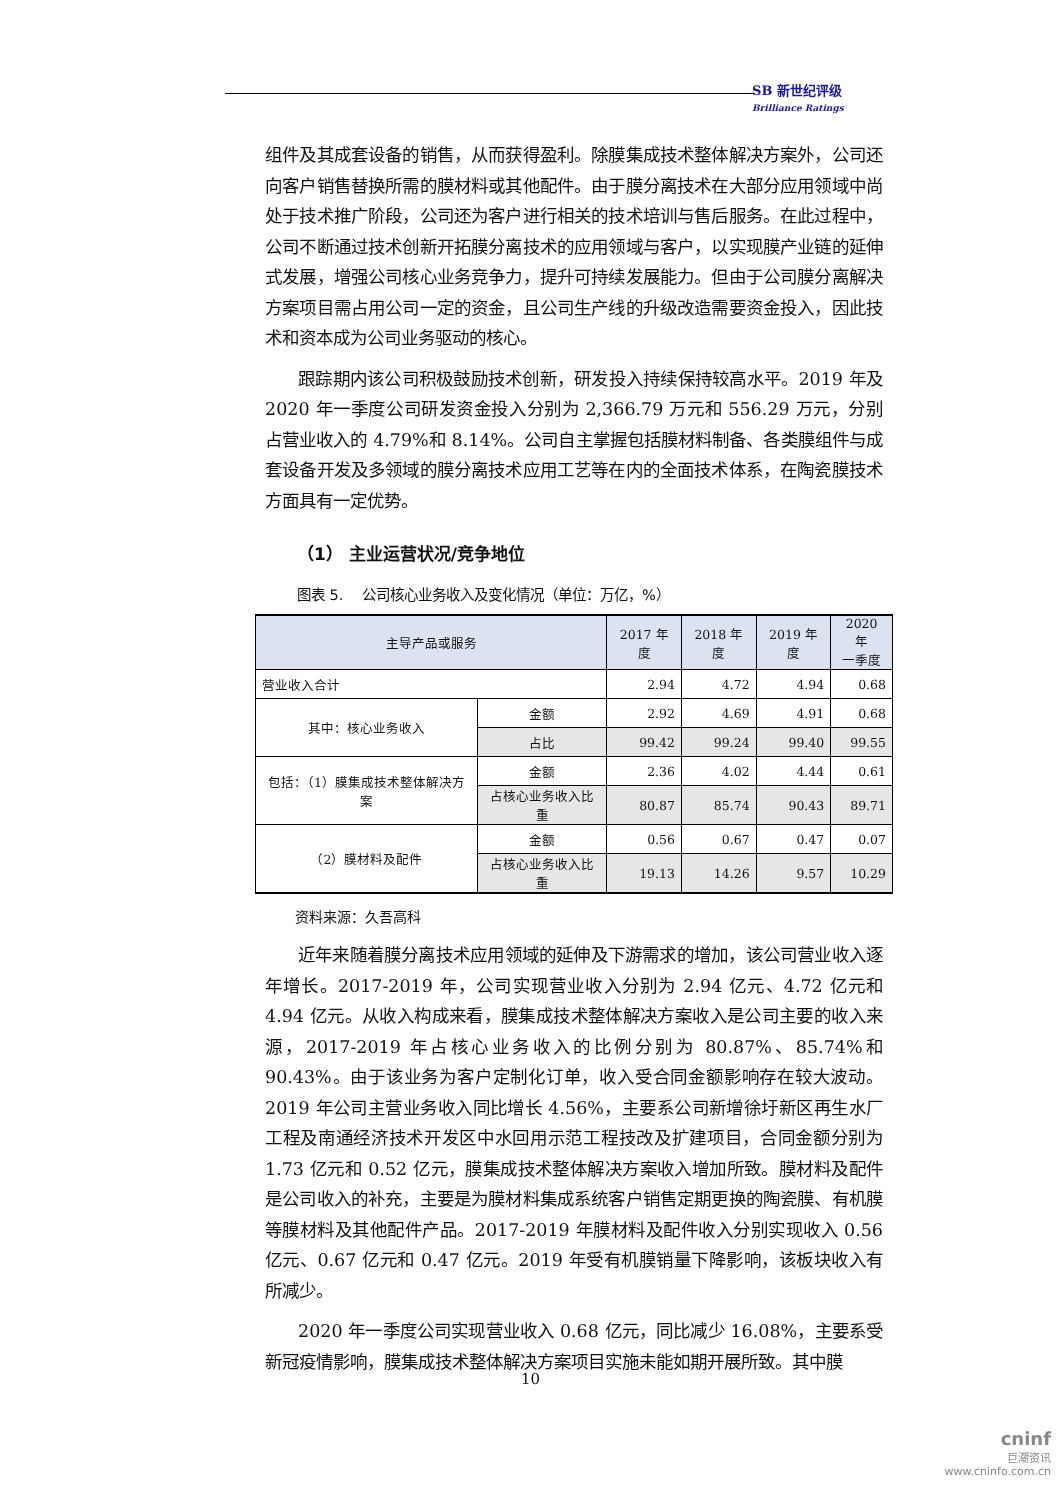SB 新世纪评级
Brilliance Ratings
组件及其成套设备的销售，从而获得盈利。除膜集成技术整体解决方案外，公司还向客户销售替换所需的膜材料或其他配件。由于膜分离技术在大部分应用领域中尚处于技术推广阶段，公司还为客户进行相关的技术培训与售后服务。在此过程中，公司不断通过技术创新开拓膜分离技术的应用领域与客户，以实现膜产业链的延伸式发展，增强公司核心业务竞争力，提升可持续发展能力。但由于公司膜分离解决方案项目需占用公司一定的资金，且公司生产线的升级改造需要资金投入，因此技术和资本成为公司业务驱动的核心。
跟踪期内该公司积极鼓励技术创新，研发投入持续保持较高水平。2019 年及 2020 年一季度公司研发资金投入分别为 2,366.79 万元和 556.29 万元，分别占营业收入的 4.79%和 8.14%。公司自主掌握包括膜材料制备、各类膜组件与成套设备开发及多领域的膜分离技术应用工艺等在内的全面技术体系，在陶瓷膜技术方面具有一定优势。
（1） 主业运营状况/竞争地位
图表 5.　 公司核心业务收入及变化情况（单位：万亿，%）
| 主导产品或服务 | | 2017 年度 | 2018 年度 | 2019 年度 | 2020 年 一季度 |
| --- | --- | --- | --- | --- | --- |
| 营业收入合计 | | 2.94 | 4.72 | 4.94 | 0.68 |
| 其中：核心业务收入 | 金额 | 2.92 | 4.69 | 4.91 | 0.68 |
| | 占比 | 99.42 | 99.24 | 99.40 | 99.55 |
| 包括：（1）膜集成技术整体解决方案 | 金额 | 2.36 | 4.02 | 4.44 | 0.61 |
| | 占核心业务收入比重 | 80.87 | 85.74 | 90.43 | 89.71 |
| （2）膜材料及配件 | 金额 | 0.56 | 0.67 | 0.47 | 0.07 |
| | 占核心业务收入比重 | 19.13 | 14.26 | 9.57 | 10.29 |
资料来源：久吾高科
近年来随着膜分离技术应用领域的延伸及下游需求的增加，该公司营业收入逐年增长。2017-2019 年，公司实现营业收入分别为 2.94 亿元、4.72 亿元和 4.94 亿元。从收入构成来看，膜集成技术整体解决方案收入是公司主要的收入来源，2017-2019 年占核心业务收入的比例分别为 80.87%、85.74%和 90.43%。由于该业务为客户定制化订单，收入受合同金额影响存在较大波动。2019 年公司主营业务收入同比增长 4.56%，主要系公司新增徐圩新区再生水厂工程及南通经济技术开发区中水回用示范工程技改及扩建项目，合同金额分别为 1.73 亿元和 0.52 亿元，膜集成技术整体解决方案收入增加所致。膜材料及配件是公司收入的补充，主要是为膜材料集成系统客户销售定期更换的陶瓷膜、有机膜等膜材料及其他配件产品。2017-2019 年膜材料及配件收入分别实现收入 0.56 亿元、0.67 亿元和 0.47 亿元。2019 年受有机膜销量下降影响，该板块收入有所减少。
2020 年一季度公司实现营业收入 0.68 亿元，同比减少 16.08%，主要系受新冠疫情影响，膜集成技术整体解决方案项目实施未能如期开展所致。其中膜
10
cninf
巨潮资讯
www.cninfo.com.cn